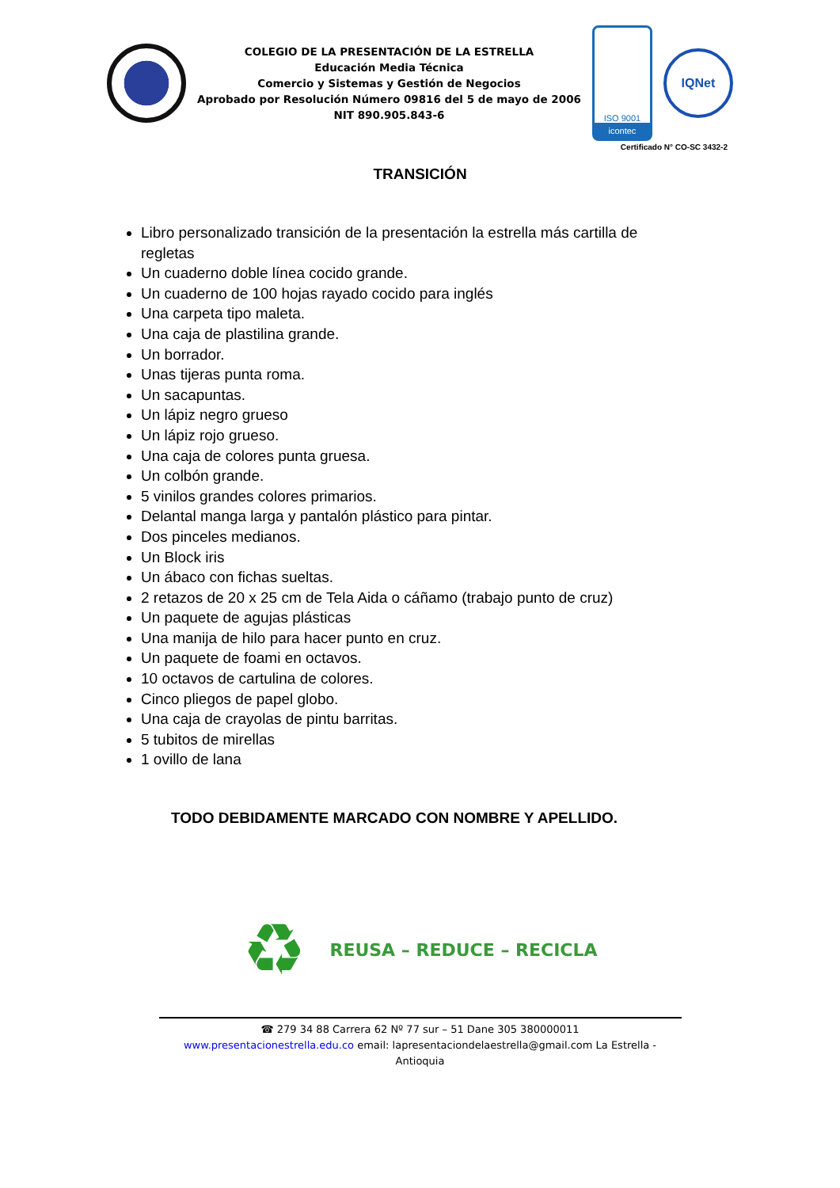COLEGIO DE LA PRESENTACIÓN DE LA ESTRELLA
Educación Media Técnica
Comercio y Sistemas y Gestión de Negocios
Aprobado por Resolución Número 09816 del 5 de mayo de 2006
NIT 890.905.843-6
ISO 9001
icontec
IQNet
Certificado N° CO-SC 3432-2
TRANSICIÓN
Libro personalizado transición de la presentación la estrella más cartilla de regletas
Un cuaderno doble línea cocido grande.
Un cuaderno de 100 hojas rayado cocido para inglés
Una carpeta tipo maleta.
Una caja de plastilina grande.
Un borrador.
Unas tijeras punta roma.
Un sacapuntas.
Un lápiz negro grueso
Un lápiz rojo grueso.
Una caja de colores punta gruesa.
Un colbón grande.
5 vinilos grandes colores primarios.
Delantal manga larga y pantalón plástico para pintar.
Dos pinceles medianos.
Un Block iris
Un ábaco con fichas sueltas.
2 retazos de 20 x 25 cm de Tela Aida o cáñamo (trabajo punto de cruz)
Un paquete de agujas plásticas
Una manija de hilo para hacer punto en cruz.
Un paquete de foami en octavos.
10 octavos de cartulina de colores.
Cinco pliegos de papel globo.
Una caja de crayolas de pintu barritas.
5 tubitos de mirellas
1 ovillo de lana
TODO DEBIDAMENTE MARCADO CON NOMBRE Y APELLIDO.
♻
REUSA – REDUCE – RECICLA
☎ 279 34 88 Carrera 62 Nº 77 sur – 51 Dane 305 380000011
www.presentacionestrella.edu.co email: lapresentaciondelaestrella@gmail.com La Estrella - Antioquia